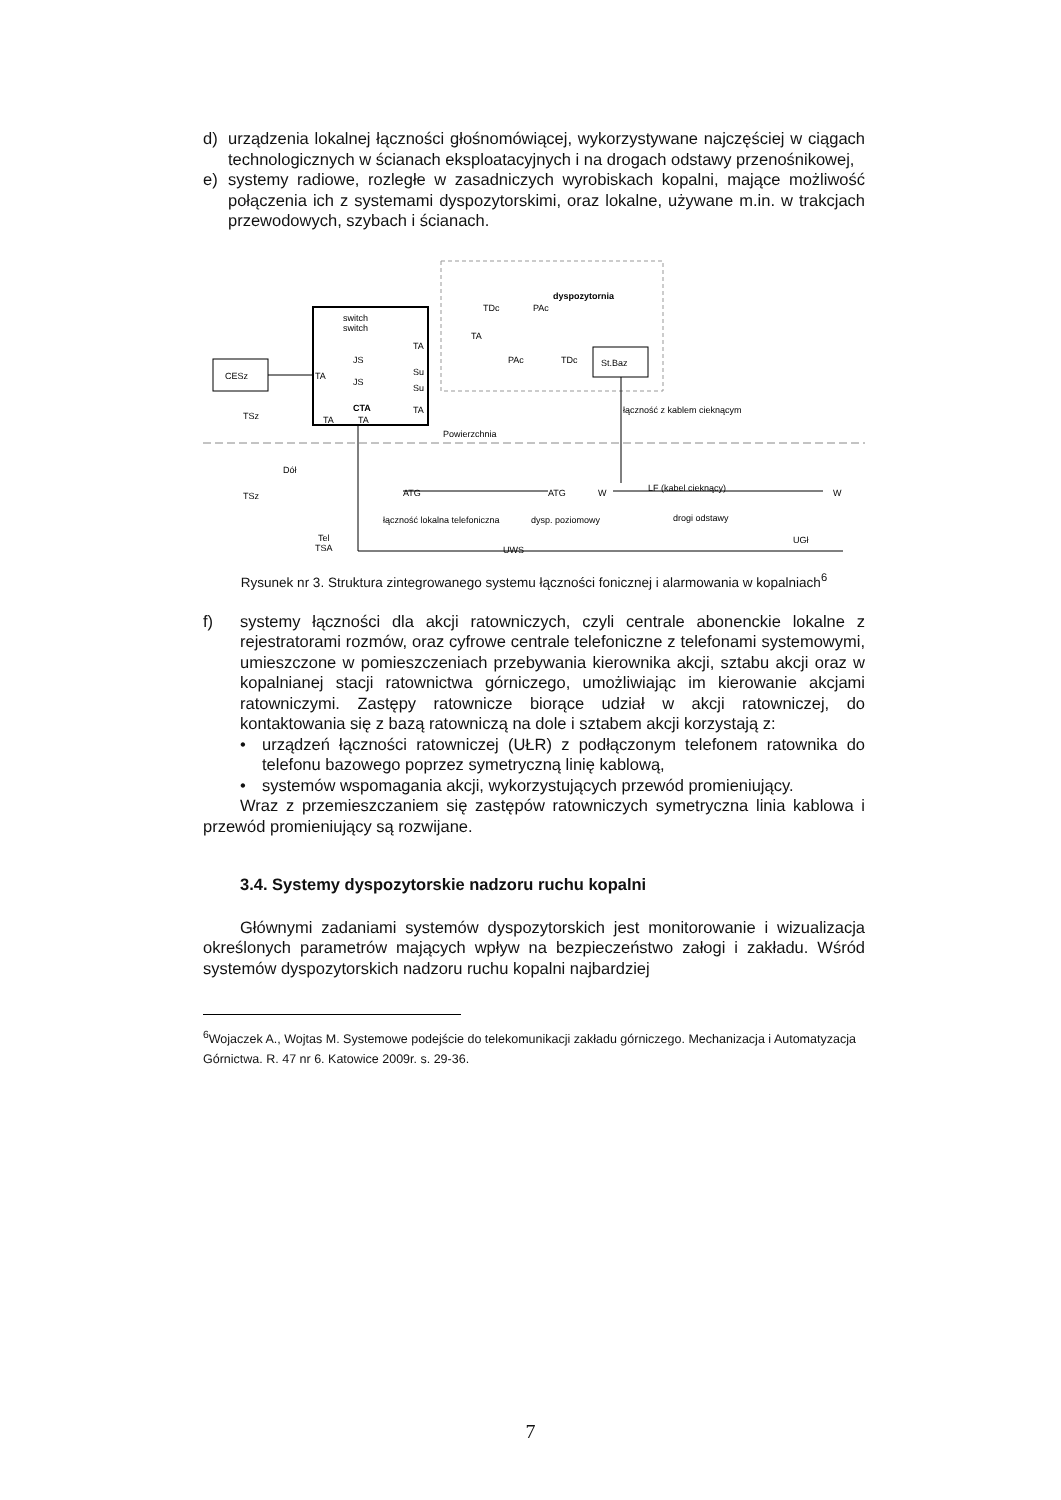d) urządzenia lokalnej łączności głośnomówiącej, wykorzystywane najczęściej w ciągach technologicznych w ścianach eksploatacyjnych i na drogach odstawy przenośnikowej,
e) systemy radiowe, rozległe w zasadniczych wyrobiskach kopalni, mające możliwość połączenia ich z systemami dyspozytorskimi, oraz lokalne, używane m.in. w trakcjach przewodowych, szybach i ścianach.
dyspozytornia
CESz
switch
switch
JS
JS
CTA
TA
TA
Su
Su
TA
TA
TA
TA
TDc
PAc
PAc
TDc
St.Baz
łączność z kablem cieknącym
TSz
TSz
Powierzchnia
Dół
ATG
łączność lokalna telefoniczna
ATG
W
LF (kabel cieknący)
W
dysp. poziomowy
drogi odstawy
Tel
TSA
UWS
UGł
Rysunek nr 3. Struktura zintegrowanego systemu łączności fonicznej i alarmowania w kopalniach<sup>6</sup>
f) systemy łączności dla akcji ratowniczych, czyli centrale abonenckie lokalne z rejestratorami rozmów, oraz cyfrowe centrale telefoniczne z telefonami systemowymi, umieszczone w pomieszczeniach przebywania kierownika akcji, sztabu akcji oraz w kopalnianej stacji ratownictwa górniczego, umożliwiając im kierowanie akcjami ratowniczymi. Zastępy ratownicze biorące udział w akcji ratowniczej, do kontaktowania się z bazą ratowniczą na dole i sztabem akcji korzystają z:
• urządzeń łączności ratowniczej (UŁR) z podłączonym telefonem ratownika do telefonu bazowego poprzez symetryczną linię kablową,
• systemów wspomagania akcji, wykorzystujących przewód promieniujący.
Wraz z przemieszczaniem się zastępów ratowniczych symetryczna linia kablowa i przewód promieniujący są rozwijane.
3.4. Systemy dyspozytorskie nadzoru ruchu kopalni
Głównymi zadaniami systemów dyspozytorskich jest monitorowanie i wizualizacja określonych parametrów mających wpływ na bezpieczeństwo załogi i zakładu. Wśród systemów dyspozytorskich nadzoru ruchu kopalni najbardziej
<sup>6</sup> Wojaczek A., Wojtas M. Systemowe podejście do telekomunikacji zakładu górniczego. Mechanizacja i Automatyzacja Górnictwa. R. 47 nr 6. Katowice 2009r. s. 29-36.
7